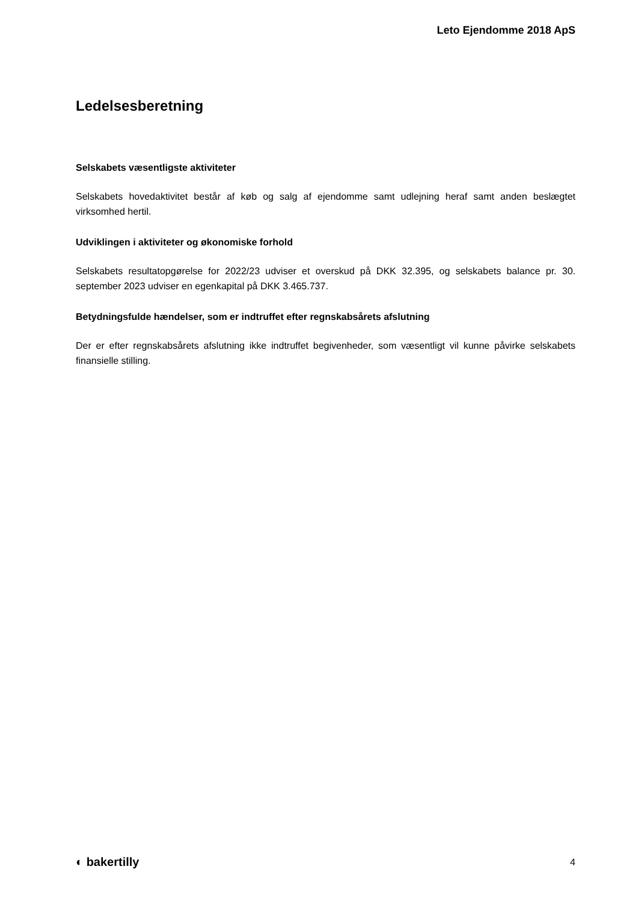Leto Ejendomme 2018 ApS
Ledelsesberetning
Selskabets væsentligste aktiviteter
Selskabets hovedaktivitet består af køb og salg af ejendomme samt udlejning heraf samt anden beslægtet virksomhed hertil.
Udviklingen i aktiviteter og økonomiske forhold
Selskabets resultatopgørelse for 2022/23 udviser et overskud på DKK 32.395, og selskabets balance pr. 30. september 2023 udviser en egenkapital på DKK 3.465.737.
Betydningsfulde hændelser, som er indtruffet efter regnskabsårets afslutning
Der er efter regnskabsårets afslutning ikke indtruffet begivenheder, som væsentligt vil kunne påvirke selskabets finansielle stilling.
◐ bakertilly 4